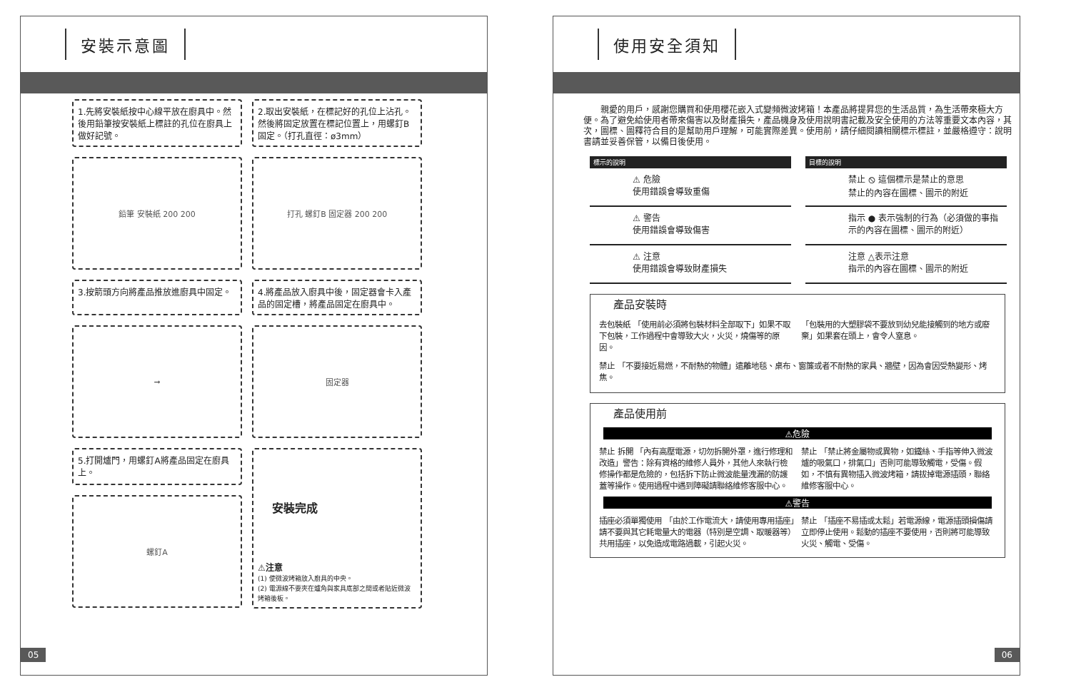安裝示意圖
1.先將安裝紙按中心線平放在廚具中。然後用鉛筆按安裝紙上標註的孔位在廚具上做好記號。
2.取出安裝紙，在標記好的孔位上沾孔。然後將固定放置在標記位置上，用螺釘B固定。（打孔直徑：ø3mm）
鉛筆 安裝紙 200 200
打孔 螺釘B 固定器 200 200
3.按箭頭方向將產品推放進廚具中固定。
4.將產品放入廚具中後，固定器會卡入產品的固定槽，將產品固定在廚具中。
➞
固定器
5.打開爐門，用螺釘A將產品固定在廚具上。
安裝完成
⚠注意
(1) 使微波烤箱放入廚具的中央。
(2) 電源線不要夾在爐角與家具底部之間或者貼近微波烤箱後板。
螺釘A
05
使用安全須知
親愛的用戶，感謝您購買和使用櫻花嵌入式變頻微波烤箱！本產品將提昇您的生活品質，為生活帶來極大方便。為了避免給使用者帶來傷害以及財產損失，產品機身及使用說明書記載及安全使用的方法等重要文本內容，其次，圖標、圖釋符合目的是幫助用戶理解，可能實際差異。使用前，請仔細閱讀相關標示標註，並嚴格遵守：說明書請並妥善保管，以備日後使用。
標示的說明
⚠ 危險
使用錯誤會導致重傷
⚠ 警告
使用錯誤會導致傷害
⚠ 注意
使用錯誤會導致財產損失
目標的說明
禁止 ⦸ 這個標示是禁止的意思
禁止的內容在圖標、圖示的附近
指示 ● 表示強制的行為（必須做的事指示的內容在圖標、圖示的附近）
注意 △表示注意
指示的內容在圖標、圖示的附近
產品安裝時
去包裝紙 「使用前必須將包裝材料全部取下」如果不取下包裝，工作過程中會導致大火，火災，燒傷等的原因。
「包裝用的大塑膠袋不要放到幼兒能接觸到的地方或廢棄」如果套在頭上，會令人窒息。
禁止 「不要接近易燃，不耐熱的物體」遠離地毯、桌布、窗簾或者不耐熱的家具、牆壁，因為會因受熱變形、烤焦。
產品使用前
⚠危險
禁止 拆開 「內有高壓電源，切勿拆開外罩，進行修理和改造」警告：除有資格的維修人員外，其他人來執行檢修操作都是危險的，包括拆下防止微波能量洩漏的防護蓋等操作。使用過程中遇到障礙請聯絡維修客服中心。
禁止 「禁止將金屬物或異物，如鐵絲、手指等伸入微波爐的吸氣口，排氣口」否則可能導致觸電，受傷。假如，不慎有異物插入微波烤箱，請拔掉電源插頭，聯絡維修客服中心。
⚠警告
插座必須單獨使用 「由於工作電流大，請使用專用插座」請不要與其它耗電量大的電器（特別是空調、取暖器等）共用插座，以免造成電路過載，引起火災。
禁止 「插座不易插或太鬆」若電源線，電源插頭損傷請立即停止使用。鬆動的插座不要使用，否則將可能導致火災、觸電、受傷。
06